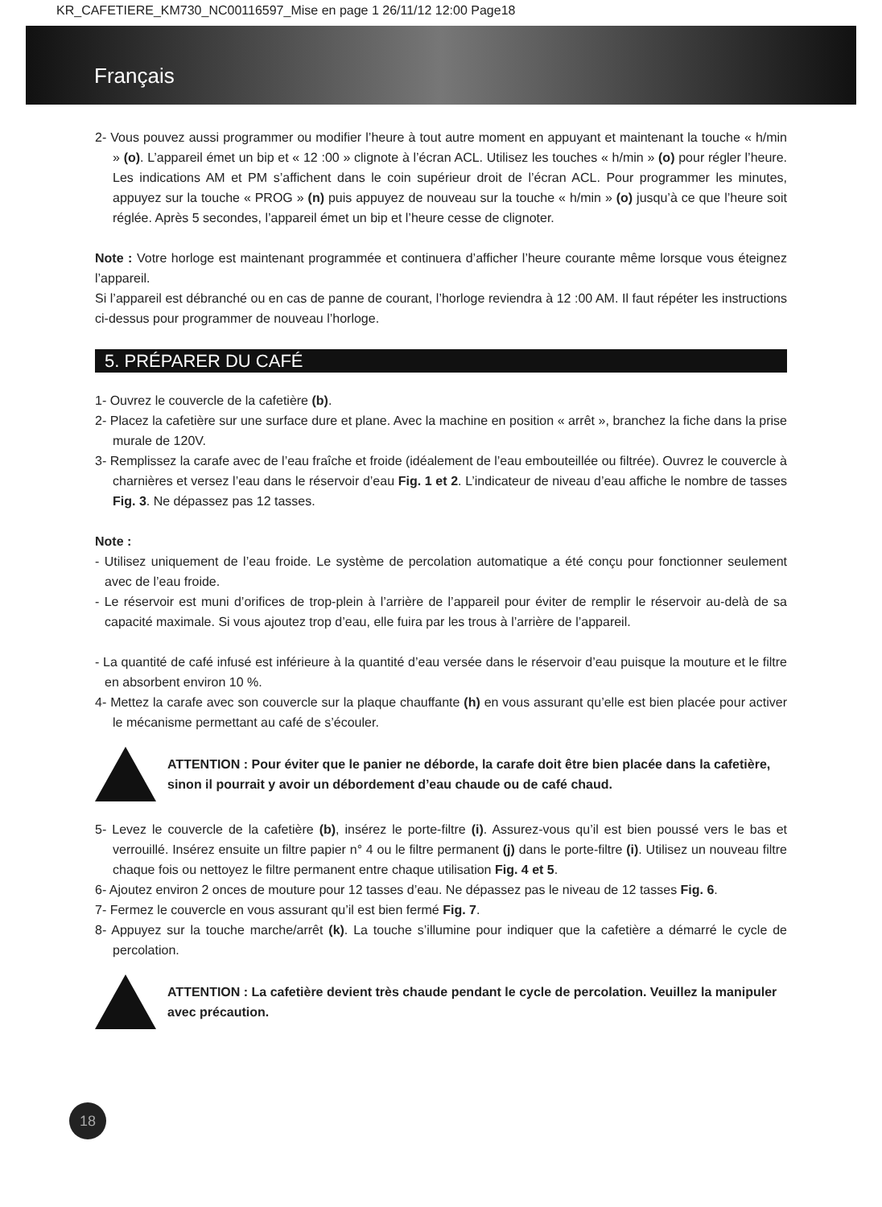KR_CAFETIERE_KM730_NC00116597_Mise en page 1 26/11/12 12:00 Page18
Français
2- Vous pouvez aussi programmer ou modifier l’heure à tout autre moment en appuyant et maintenant la touche « h/min » (o). L’appareil émet un bip et « 12 :00 » clignote à l’écran ACL. Utilisez les touches « h/min » (o) pour régler l’heure. Les indications AM et PM s’affichent dans le coin supérieur droit de l’écran ACL. Pour programmer les minutes, appuyez sur la touche « PROG » (n) puis appuyez de nouveau sur la touche « h/min » (o) jusqu’à ce que l’heure soit réglée. Après 5 secondes, l’appareil émet un bip et l’heure cesse de clignoter.
Note : Votre horloge est maintenant programmée et continuera d’afficher l’heure courante même lorsque vous éteignez l’appareil.
Si l’appareil est débranché ou en cas de panne de courant, l’horloge reviendra à 12 :00 AM. Il faut répéter les instructions ci-dessus pour programmer de nouveau l’horloge.
5. PRÉPARER DU CAFÉ
1- Ouvrez le couvercle de la cafetière (b).
2- Placez la cafetière sur une surface dure et plane. Avec la machine en position « arrêt », branchez la fiche dans la prise murale de 120V.
3- Remplissez la carafe avec de l’eau fraîche et froide (idéalement de l’eau embouteillée ou filtrée). Ouvrez le couvercle à charnières et versez l’eau dans le réservoir d’eau Fig. 1 et 2. L’indicateur de niveau d’eau affiche le nombre de tasses Fig. 3. Ne dépassez pas 12 tasses.
Note :
- Utilisez uniquement de l’eau froide. Le système de percolation automatique a été conçu pour fonctionner seulement avec de l’eau froide.
- Le réservoir est muni d’orifices de trop-plein à l’arrière de l’appareil pour éviter de remplir le réservoir au-delà de sa capacité maximale. Si vous ajoutez trop d’eau, elle fuira par les trous à l’arrière de l’appareil.
- La quantité de café infusé est inférieure à la quantité d’eau versée dans le réservoir d’eau puisque la mouture et le filtre en absorbent environ 10 %.
4- Mettez la carafe avec son couvercle sur la plaque chauffante (h) en vous assurant qu’elle est bien placée pour activer le mécanisme permettant au café de s’écouler.
ATTENTION : Pour éviter que le panier ne déborde, la carafe doit être bien placée dans la cafetière, sinon il pourrait y avoir un débordement d’eau chaude ou de café chaud.
5- Levez le couvercle de la cafetière (b), insérez le porte-filtre (i). Assurez-vous qu’il est bien poussé vers le bas et verrouillé. Insérez ensuite un filtre papier n° 4 ou le filtre permanent (j) dans le porte-filtre (i). Utilisez un nouveau filtre chaque fois ou nettoyez le filtre permanent entre chaque utilisation Fig. 4 et 5.
6- Ajoutez environ 2 onces de mouture pour 12 tasses d’eau. Ne dépassez pas le niveau de 12 tasses Fig. 6.
7- Fermez le couvercle en vous assurant qu’il est bien fermé Fig. 7.
8- Appuyez sur la touche marche/arrêt (k). La touche s’illumine pour indiquer que la cafetière a démarré le cycle de percolation.
ATTENTION : La cafetière devient très chaude pendant le cycle de percolation. Veuillez la manipuler avec précaution.
18